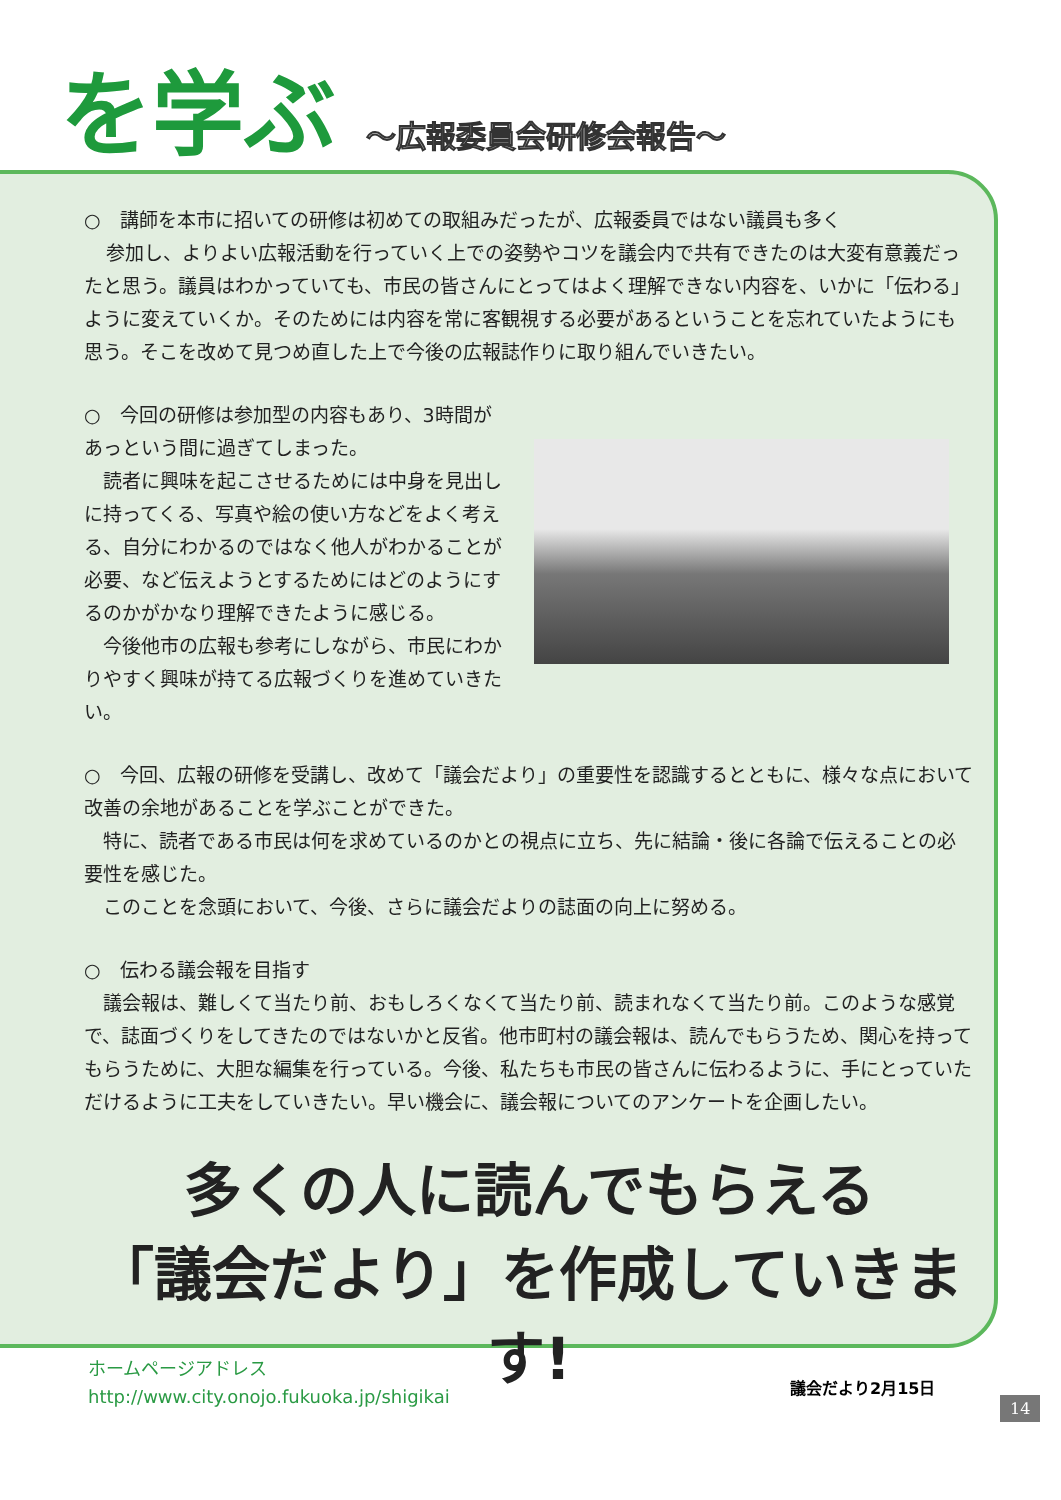を学ぶ ～広報委員会研修会報告～
○　講師を本市に招いての研修は初めての取組みだったが、広報委員ではない議員も多く
参加し、よりよい広報活動を行っていく上での姿勢やコツを議会内で共有できたのは大変有意義だったと思う。議員はわかっていても、市民の皆さんにとってはよく理解できない内容を、いかに「伝わる」ように変えていくか。そのためには内容を常に客観視する必要があるということを忘れていたようにも思う。そこを改めて見つめ直した上で今後の広報誌作りに取り組んでいきたい。
○　今回の研修は参加型の内容もあり、3時間があっという間に過ぎてしまった。
　読者に興味を起こさせるためには中身を見出しに持ってくる、写真や絵の使い方などをよく考える、自分にわかるのではなく他人がわかることが必要、など伝えようとするためにはどのようにするのかがかなり理解できたように感じる。
　今後他市の広報も参考にしながら、市民にわかりやすく興味が持てる広報づくりを進めていきたい。
○　今回、広報の研修を受講し、改めて「議会だより」の重要性を認識するとともに、様々な点において改善の余地があることを学ぶことができた。
　特に、読者である市民は何を求めているのかとの視点に立ち、先に結論・後に各論で伝えることの必要性を感じた。
　このことを念頭において、今後、さらに議会だよりの誌面の向上に努める。
○　伝わる議会報を目指す
　議会報は、難しくて当たり前、おもしろくなくて当たり前、読まれなくて当たり前。このような感覚で、誌面づくりをしてきたのではないかと反省。他市町村の議会報は、読んでもらうため、関心を持ってもらうために、大胆な編集を行っている。今後、私たちも市民の皆さんに伝わるように、手にとっていただけるように工夫をしていきたい。早い機会に、議会報についてのアンケートを企画したい。
多くの人に読んでもらえる
「議会だより」を作成していきます!
ホームページアドレス
http://www.city.onojo.fukuoka.jp/shigikai
議会だより2月15日
14